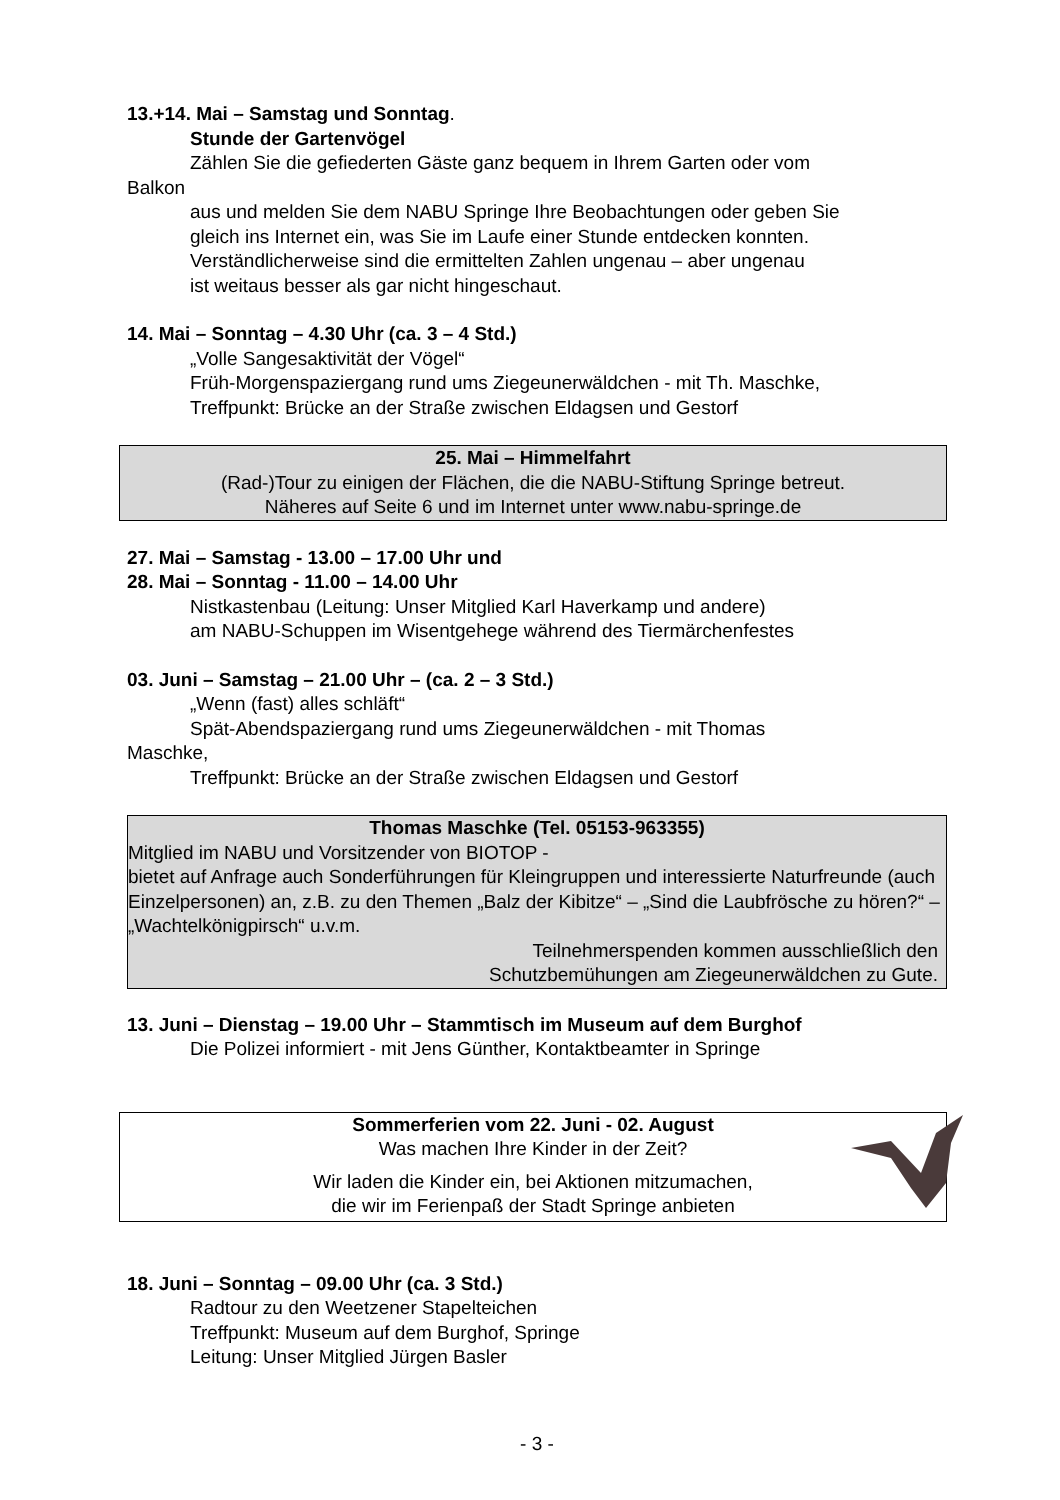13.+14. Mai – Samstag und Sonntag.
Stunde der Gartenvögel
Zählen Sie die gefiederten Gäste ganz bequem in Ihrem Garten oder vom
Balkon
aus und melden Sie dem NABU Springe Ihre Beobachtungen oder geben Sie
gleich ins Internet ein, was Sie im Laufe einer Stunde entdecken konnten.
Verständlicherweise sind die ermittelten Zahlen ungenau – aber ungenau
ist weitaus besser als gar nicht hingeschaut.
14. Mai – Sonntag – 4.30 Uhr (ca. 3 – 4 Std.)
„Volle Sangesaktivität der Vögel“
Früh-Morgenspaziergang rund ums Ziegeunerwäldchen - mit Th. Maschke,
Treffpunkt: Brücke an der Straße zwischen Eldagsen und Gestorf
25. Mai – Himmelfahrt
(Rad-)Tour zu einigen der Flächen, die die NABU-Stiftung Springe betreut.
Näheres auf Seite 6 und im Internet unter www.nabu-springe.de
27. Mai – Samstag - 13.00 – 17.00 Uhr und
28. Mai – Sonntag - 11.00 – 14.00 Uhr
Nistkastenbau (Leitung: Unser Mitglied Karl Haverkamp und andere)
am NABU-Schuppen im Wisentgehege während des Tiermärchenfestes
03. Juni – Samstag – 21.00 Uhr – (ca. 2 – 3 Std.)
„Wenn (fast) alles schläft“
Spät-Abendspaziergang rund ums Ziegeunerwäldchen - mit Thomas
Maschke,
Treffpunkt: Brücke an der Straße zwischen Eldagsen und Gestorf
Thomas Maschke (Tel. 05153-963355)
Mitglied im NABU und Vorsitzender von BIOTOP -
bietet auf Anfrage auch Sonderführungen für Kleingruppen und interessierte Naturfreunde (auch Einzelpersonen) an, z.B. zu den Themen „Balz der Kibitze“ – „Sind die Laubfrösche zu hören?“ – „Wachtelkönigpirsch“ u.v.m.
Teilnehmerspenden kommen ausschließlich den
Schutzbemühungen am Ziegeunerwäldchen zu Gute.
13. Juni – Dienstag – 19.00 Uhr – Stammtisch im Museum auf dem Burghof
Die Polizei informiert - mit Jens Günther, Kontaktbeamter in Springe
Sommerferien vom 22. Juni - 02. August
Was machen Ihre Kinder in der Zeit?
Wir laden die Kinder ein, bei Aktionen mitzumachen,
die wir im Ferienpaß der Stadt Springe anbieten
18. Juni – Sonntag – 09.00 Uhr (ca. 3 Std.)
Radtour zu den Weetzener Stapelteichen
Treffpunkt: Museum auf dem Burghof, Springe
Leitung: Unser Mitglied Jürgen Basler
- 3 -